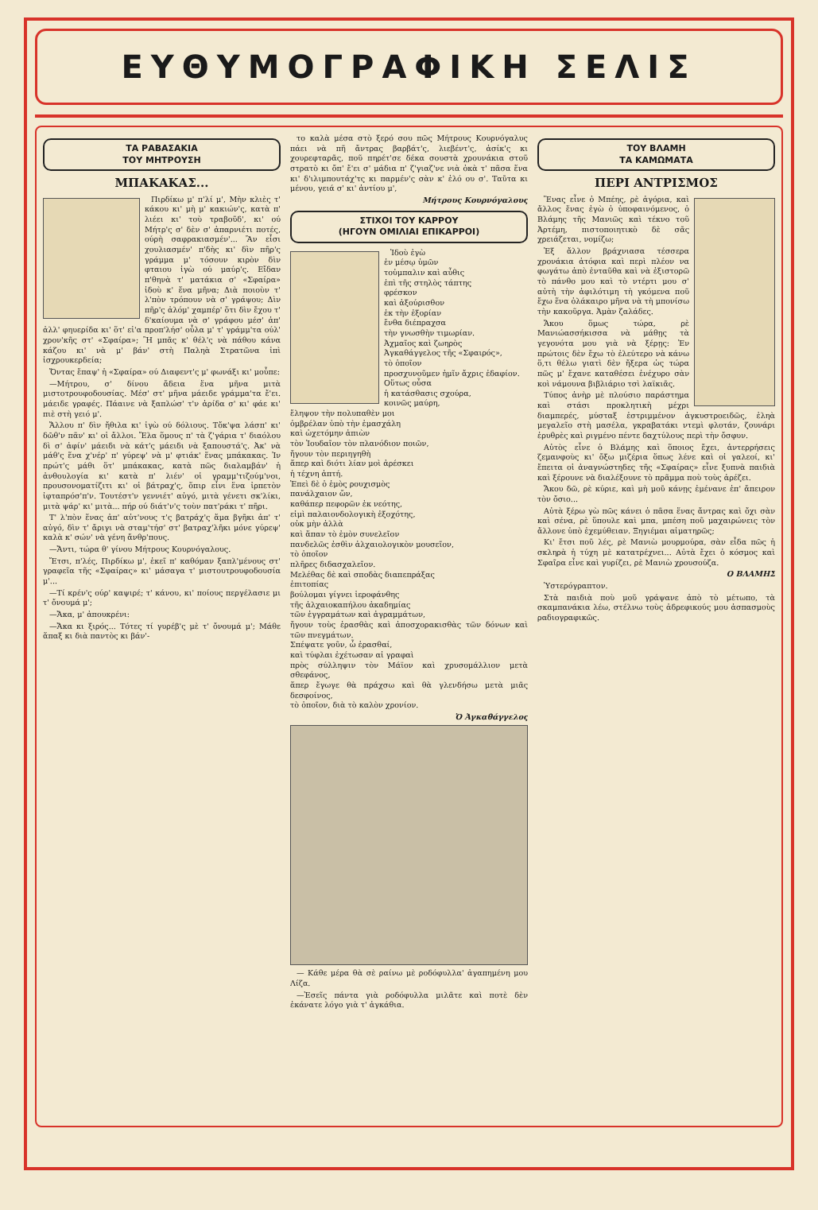ΕΥΘΥΜΟΓΡΑΦΙΚΗ ΣΕΛΙΣ
ΤΑ ΡΑΒΑΣΑΚΙΑ
ΤΟΥ ΜΗΤΡΟΥΣΗ
ΜΠΑΚΑΚΑΣ...
Πιρδίκω μ' π'λί μ', Μὴν κλιὲς τ' κάκου κι' μὴ μ' κακιών'ς, κατὰ π' λιέει κι' τοὺ τραβοῦδ', κι' ού Μήτρ'ς σ' δὲν σ' ἀπαρνιέτι ποτές, ούρὴ σαφρακιασμέν'... Ἂν εἶσι χουλιασμέν' π'δὴς κι' δὶν πῆρ'ς γράμμα μ' τόσουν κιρὸν δὶν φταιου ἰγὼ ού μαύρ'ς. Εἴδαν π'θηνὰ τ' ματάκια σ' «Σφαίρα» ἰδοὺ κ' ἕνα μῆνα; Διὰ ποιοὺν τ' λ'πὸν τρόπουν νὰ σ' γράψου; Δὶν πῆρ'ς ἀλόμ' χαμπέρ' ὅτι δὶν ἔχου τ' δ'καίουμα νὰ σ' γράφου μέσ' ἀπ' ἀλλ' φηυερίδα κι' ὅτ' εἰ'α προπ'λήσ' οὖλα μ' τ' γράμμ'τα ούλ' χρον'κῆς στ' «Σφαίρα»; Ἢ μπᾶς κ' θέλ'ς νὰ πάθου κάνα κάζου κι' νὰ μ' βάν' στὴ Παληὰ Στρατῶνα ἰπὶ ἰσχρουκερδεία;
Ὄντας ἔπαψ' ἡ «Σφαίρα» ού Διαφεντ'ς μ' φωνάξι κι' μοὖπε:
—Μήτρου, σ' δίνου ἄδεια ἕνα μῆνα μιτὰ μιστοτρουφοδουσίας. Μέσ' στ' μῆνα μάειδε γράμμα'τα ἔ'ει. μάειδε γραφές. Πάαινε νὰ ξαπλώσ' τ'ν ἀρίδα σ' κι' φάε κι' πιὲ στὴ γειό μ'.
Ἄλλου π' δὶν ἤθιλα κι' ἰγὼ ού δόλιους. Τὄκ'ψα λάσπ' κι' δῶθ'ν πᾶν' κι' οἱ ἄλλοι. Ἔλα ὅμους π' τὰ ζ'γάρια τ' διαόλου δὶ σ' ἀφίν' μάειδι νὰ κάτ'ς μάειδι νὰ ξαπουστά'ς. Ἀκ' νὰ μάθ'ς ἕνα χ'νέρ' π' γύρεψ' νὰ μ' φτιάκ' ἕνας μπάκακας. Ἰν πρώτ'ς μάθι ὅτ' μπάκακας, κατὰ πῶς διαλαμβάν' ἡ ἀνθουλογία κι' κατὰ π' λιέν' οἱ γραμμ'τιζούμ'νοι, προυσονοματίζιτι κι' οἱ βάτραχ'ς, ὅπιρ εἶνι ἕνα ἰρπετὸν ἰφταπρόσ'π'ν. Τουτέστ'ν γεννιέτ' αὐγό, μιτὰ γένετι σκ'λίκι, μιτὰ ψάρ' κι' μιτὰ... πήρ ού διάτ'ν'ς τοὺν πατ'ράκι τ' πῆρι.
Τ' λ'πὸν ἕνας ἀπ' αὐτ'νους τ'ς βατράχ'ς ἅμα βγῆκι ἀπ' τ' αὐγό, δὶν τ' ἄριγι νὰ σταμ'τήσ' στ' βατραχ'λῆκι μόνε γύρεψ' καλὰ κ' σών' νὰ γένη ἄνθρ'πους.
—Ἄντι, τώρα θ' γίνου Μήτρους Κουρνόγαλους.
Ἔτσι, π'λές, Πιρδίκω μ', ἐκεῖ π' καθόμαν ξαπλ'μένους στ' γραφεῖα τῆς «Σφαίρας» κι' μάσαγα τ' μιστουτρουφοδουσία μ'...
—Τί κρέν'ς ούρ' καψιρέ; τ' κάνου, κι' ποίους περγέλασιε μι τ' ὄνουμά μ';
—Ἄκα, μ' ἀπουκρένι:
—Ἄκα κι ξιρός... Τότες τί γυρέβ'ς μὲ τ' ὄνουμά μ'; Μάθε ἅπαξ κι διὰ παντὸς κι βάν'-
το καλὰ μέσα στὸ ξερό σου πῶς Μήτρους Κουρνόγαλυς πάει νὰ πῆ ἄντρας βαρβάτ'ς, λιεβέντ'ς, ἀσίκ'ς κι χουρεφταρᾶς, ποῦ πηρέτ'σε δέκα σουστὰ χρουνάκια στοῦ στρατὸ κι ὄπ' ἔ'ει σ' μάδια π' ζ'γιαζ'νε νιὰ ὀκὰ τ' πᾶσα ἕνα κι' δ'ιλιμπουτάχ'τς κι παρμέν'ς σὰν κ' ἐλό ου σ'. Ταῦτα κι μένου, γειά σ' κι' ἀντίου μ',
Μήτρους Κουρνόγαλους
ΣΤΙΧΟΙ ΤΟΥ ΚΑΡΡΟΥ
(ΗΓΟΥΝ ΟΜΙΛΙΑΙ ΕΠΙΚΑΡΡΟΙ)
Ἰδοὺ ἐγὼ
ἐν μέσῳ ὑμῶν
τοὐμπαλιν καὶ αὖθις
ἐπὶ τῆς στηλὸς τάπτης
φρέσκον
καὶ ἀξούρισθον
ἐκ τὴν ἐξορίαν
ἔνθα διέπραχσα
τὴν γνωσθὴν τιμωρίαν.
Ἀχμαῖος καὶ ζωηρὸς
Ἀγκαθάγγελος τῆς «Σφαιρός»,
τὸ ὁποῖον
προσχυνοῦμεν ἡμῖν ἄχρις ἐδαφίον.
Οὕτως οὖσα
ἡ κατάσθασις σχούρα,
κοινῶς μαύρη,
ἔληψον τὴν πολυπαθὲν μοι
ὀμβρέλαν ὑπὸ τὴν ἐμασχάλη
καὶ ὠχετόμην ἀπιὼν
τὸν Ἰουδαῖον τὸν πλανόδιον ποιῶν,
ἤγουν τὸν περιηγηθὴ
ἅπερ καὶ διότι λίαν μοὶ ἀρέσκει
ἡ τέχνη ἁπτή.
Ἐπεὶ δὲ ὁ ἐμὸς ρουχισμὸς
πανάλχαιον ὤν,
καθάπερ πεφορῶν ἐκ νεότης,
εἰμὶ παλαιονδολογικὴ ἐξοχότης,
οὐκ μὴν ἀλλὰ
καὶ ἅπαν τὸ ἐμὸν συνελεῖον
πανδελῶς ἐσθὶν ἀλχαιολογικὸν μουσεῖον,
τὸ ὁποῖον
πλῆρες διδασχαλεῖον.
Μελέθας δὲ καὶ σποδὰς διαπεπράξας
ἐπιτοπίας
βούλομαι γίγνει ἱεροφάνθης
τῆς ἀλχαιοκαπήλου ἀκαδημίας
τῶν ἐγγραμάτων καὶ ἀγραμμάτων,
ἤγουν τοὺς ἐρασθὰς καὶ ἀποσχορακισθὰς τῶν δόνων καὶ τῶν πνεγμάτων.
Σπέψατε γοῦν, ὦ ἐρασθαί,
καὶ τύφλαι ἐχέτωσαν αἱ γραφαὶ
πρὸς σύλληψιν τὸν Μάϊον καὶ χρυσομάλλιον μετὰ σθεφάνος,
ἅπερ ἔγωγε θὰ πράχσω καὶ θὰ γλενδήσω μετὰ μιᾶς δεσφοίνος,
τὸ ὁποῖον, διὰ τὸ καλὸν χρονίον.
Ὁ Ἀγκαθάγγελος
— Κάθε μέρα θὰ σὲ ραίνω μὲ ροδόφυλλα' ἀγαπημένη μου Λίζα.
—Ἐσεῖς πάντα γιὰ ροδόφυλλα μιλᾶτε καὶ ποτὲ δὲν ἐκάνατε λόγο γιὰ τ' ἀγκάθια.
ΤΟΥ ΒΛΑΜΗ
ΤΑ ΚΑΜΩΜΑΤΑ
ΠΕΡΙ ΑΝΤΡΙΣΜΟΣ
Ἕνας εἶνε ὁ Μπέης, ρὲ ἀγόρια, καὶ ἄλλος ἕνας ἐγὼ ὁ ὑποφαινόμενος, ὁ Βλάμης τῆς Μανιῶς καὶ τέκνο τοῦ Ἀρτέμη, πιστοποιητικὸ δὲ σᾶς χρειάζεται, νομίζω;
Ἐξ ἄλλον βράχνιασα τέσσερα χρονάκια ἀτόφια καὶ περὶ πλέον να φωγάτω ἀπὸ ἐνταῦθα καὶ νὰ ἐξιστορῶ τὸ πάνθο μου καὶ τὸ ντέρτι μου σ' αὐτὴ τὴν ἀφιλότιμη τὴ γκόμενα ποῦ ἔχω ἕνα ὁλάκαιρο μῆνα νὰ τὴ μπονίσω τὴν κακοῦργα. Ἀμὰν ζαλάδες.
Ἄκου ὅμως τώρα, ρὲ Μανιώασσήκισσα νὰ μάθῃς τὰ γεγονότα μου γιὰ νὰ ξέρῃς: Ἐν πρώτοις δὲν ἔχω τὸ ἐλεύτερο νὰ κάνω ὅ,τι θέλω γιατὶ δὲν ἤξερα ὡς τώρα πῶς μ' ἔχανε καταθέσει ἐνέχυρο σὰν κοὶ νάμουνα βιβλιάριο τσὶ λαϊκιᾶς.
Τύπος ἀνὴρ μὲ πλούσιο παράστημα καὶ στάσι προκλητικὴ μέχρι διαμπερές, μύσταξ ἐστριμμένον ἀγκυστροειδῶς, ἐληὰ μεγαλεῖο στὴ μασέλα, γκραβατάκι ντεμὶ φλοτάν, ζουνάρι ἐρυθρὲς καὶ ριγμένο πέντε δαχτύλους περὶ τὴν ὄσφυν.
Αὐτὸς εἶνε ὁ Βλάμης καὶ ὅποιος ἔχει, ἀντερρήσεις ζεμανφοὺς κι' ὄξω μιζέρια ὅπως λένε καὶ οἱ γαλεοί, κι' ἔπειτα οἱ ἀναγνώστηδες τῆς «Σφαίρας» εἶνε ξυπνὰ παιδιὰ καὶ ξέρουνε νὰ διαλέξουνε τὸ πρᾶμμα ποὺ τοὺς ἀρέζει.
Ἄκου δῶ, ρὲ κύριε, καὶ μὴ μοῦ κάνῃς ἐμένανε ἐπ' ἄπειρον τὸν ὄσιο...
Αὐτὰ ξέρω γὼ πῶς κάνει ὁ πᾶσα ἕνας ἄντρας καὶ ὄχι σὰν καὶ σένα, ρὲ ὕπουλε καὶ μπα, μπέση ποῦ μαχαιρώνεις τὸν ἄλλονε ὑπὸ ἐχεμύθειαν. Ξηγιέμαι αἱματηρῶς;
Κι' ἔτσι ποῦ λές, ρὲ Μανιὼ μουρμούρα, σὰν εἶδα πῶς ἡ σκληρὰ ἡ τύχη μὲ κατατρέχνει... Αὐτὰ ἔχει ὁ κόσμος καὶ Σφαῖρα εἶνε καὶ γυρίζει, ρὲ Μανιὼ χρουσούζα.
Ο ΒΛΑΜΗΣ
Ὑστερόγραπτον.
Στὰ παιδιὰ ποὺ μοῦ γράψανε ἀπὸ τὸ μέτωπο, τὰ σκαμπανάκια λέω, στέλνω τοὺς ἀδρεφικούς μου ἀσπασμοὺς ραδιογραφικῶς.